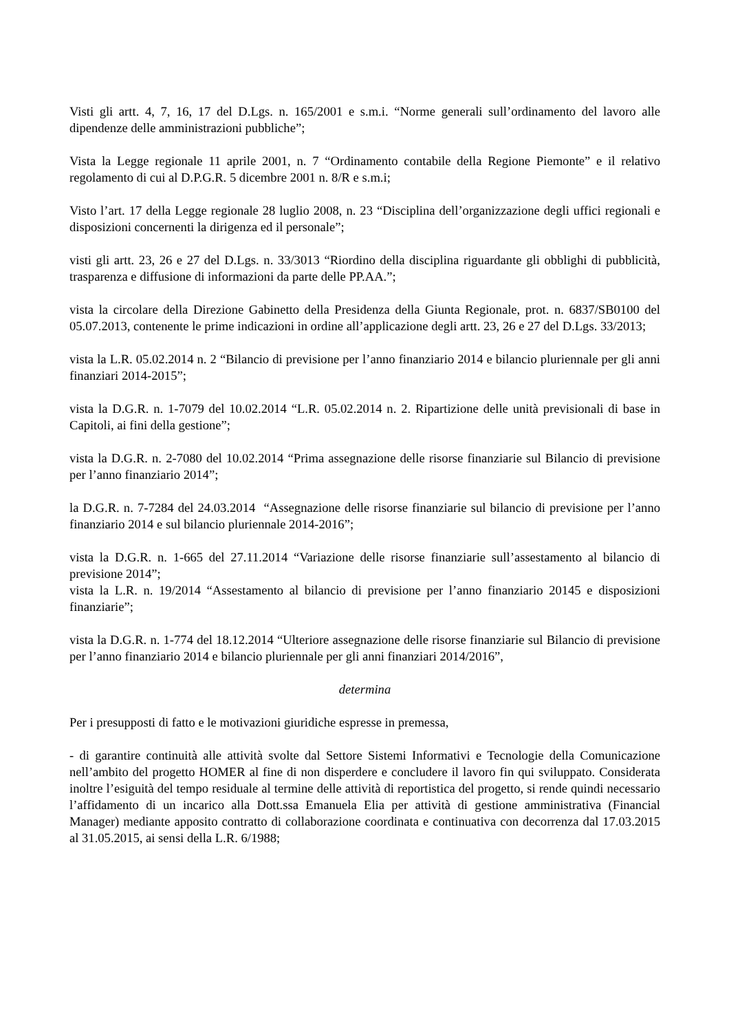Visti gli artt. 4, 7, 16, 17 del D.Lgs. n. 165/2001 e s.m.i. “Norme generali sull’ordinamento del lavoro alle dipendenze delle amministrazioni pubbliche”;
Vista la Legge regionale 11 aprile 2001, n. 7 “Ordinamento contabile della Regione Piemonte” e il relativo regolamento di cui al D.P.G.R. 5 dicembre 2001 n. 8/R e s.m.i;
Visto l’art. 17 della Legge regionale 28 luglio 2008, n. 23 “Disciplina dell’organizzazione degli uffici regionali e disposizioni concernenti la dirigenza ed il personale”;
visti gli artt. 23, 26 e 27 del D.Lgs. n. 33/3013 “Riordino della disciplina riguardante gli obblighi di pubblicità, trasparenza e diffusione di informazioni da parte delle PP.AA.”;
vista la circolare della Direzione Gabinetto della Presidenza della Giunta Regionale, prot. n. 6837/SB0100 del 05.07.2013, contenente le prime indicazioni in ordine all’applicazione degli artt. 23, 26 e 27 del D.Lgs. 33/2013;
vista la L.R. 05.02.2014 n. 2 “Bilancio di previsione per l’anno finanziario 2014 e bilancio pluriennale per gli anni finanziari 2014-2015”;
vista la D.G.R. n. 1-7079 del 10.02.2014 “L.R. 05.02.2014 n. 2. Ripartizione delle unità previsionali di base in Capitoli, ai fini della gestione”;
vista la D.G.R. n. 2-7080 del 10.02.2014 “Prima assegnazione delle risorse finanziarie sul Bilancio di previsione per l’anno finanziario 2014”;
la D.G.R. n. 7-7284 del 24.03.2014 “Assegnazione delle risorse finanziarie sul bilancio di previsione per l’anno finanziario 2014 e sul bilancio pluriennale 2014-2016”;
vista la D.G.R. n. 1-665 del 27.11.2014 “Variazione delle risorse finanziarie sull’assestamento al bilancio di previsione 2014”;
vista la L.R. n. 19/2014 “Assestamento al bilancio di previsione per l’anno finanziario 20145 e disposizioni finanziarie”;
vista la D.G.R. n. 1-774 del 18.12.2014 “Ulteriore assegnazione delle risorse finanziarie sul Bilancio di previsione per l’anno finanziario 2014 e bilancio pluriennale per gli anni finanziari 2014/2016”,
determina
Per i presupposti di fatto e le motivazioni giuridiche espresse in premessa,
- di garantire continuità alle attività svolte dal Settore Sistemi Informativi e Tecnologie della Comunicazione nell’ambito del progetto HOMER al fine di non disperdere e concludere il lavoro fin qui sviluppato. Considerata inoltre l’esiguità del tempo residuale al termine delle attività di reportistica del progetto, si rende quindi necessario l’affidamento di un incarico alla Dott.ssa Emanuela Elia per attività di gestione amministrativa (Financial Manager) mediante apposito contratto di collaborazione coordinata e continuativa con decorrenza dal 17.03.2015 al 31.05.2015, ai sensi della L.R. 6/1988;